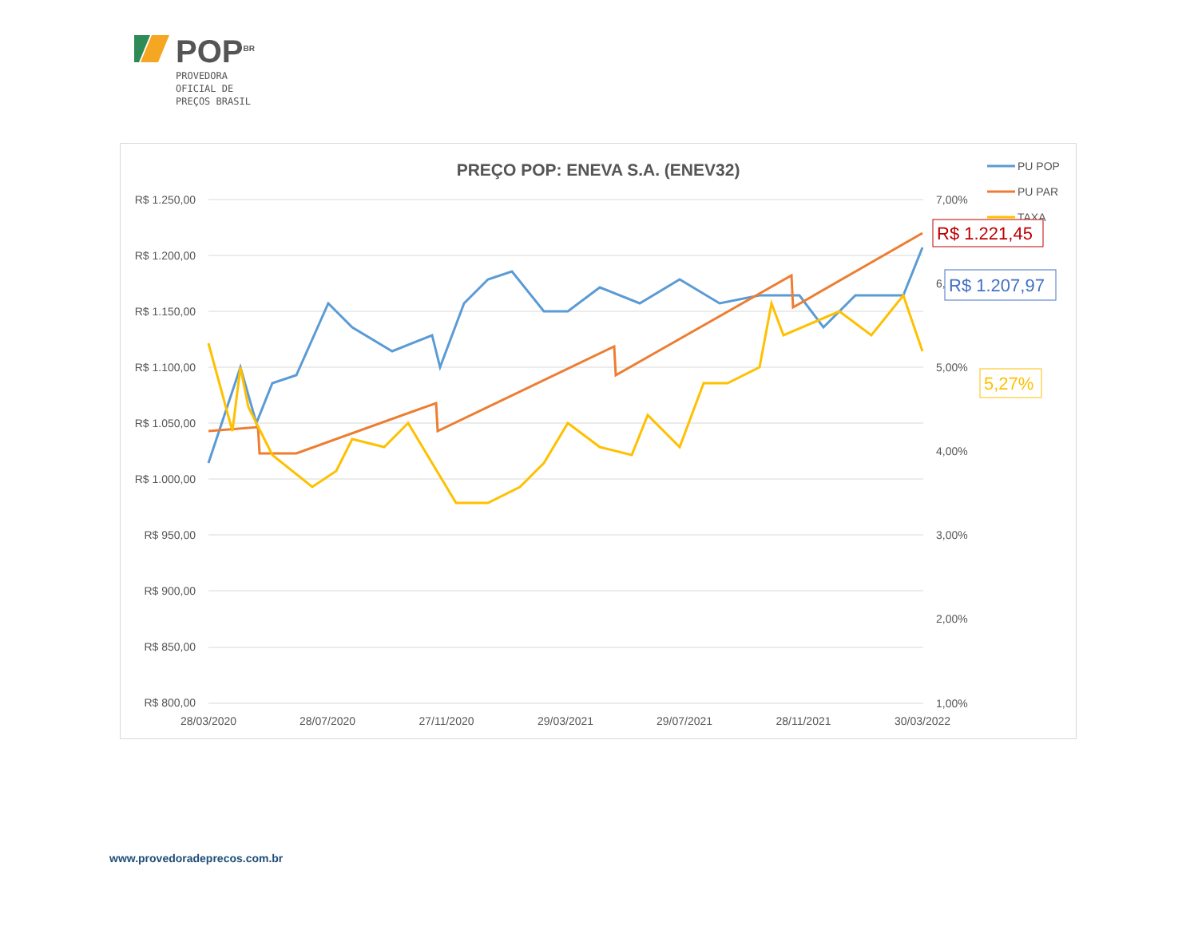POP<sup>BR</sup>
PROVEDORA
OFICIAL DE
PREÇOS BRASIL
PREÇO POP: ENEVA S.A. (ENEV32)
R$ 1.250,00
R$ 1.200,00
R$ 1.150,00
R$ 1.100,00
R$ 1.050,00
R$ 1.000,00
R$ 950,00
R$ 900,00
R$ 850,00
R$ 800,00
7,00%
6,00%
5,00%
4,00%
3,00%
2,00%
1,00%
28/03/2020
28/07/2020
27/11/2020
29/03/2021
29/07/2021
28/11/2021
30/03/2022
PU POP
PU PAR
TAXA
R$ 1.221,45
R$ 1.207,97
5,27%
www.provedoradeprecos.com.br